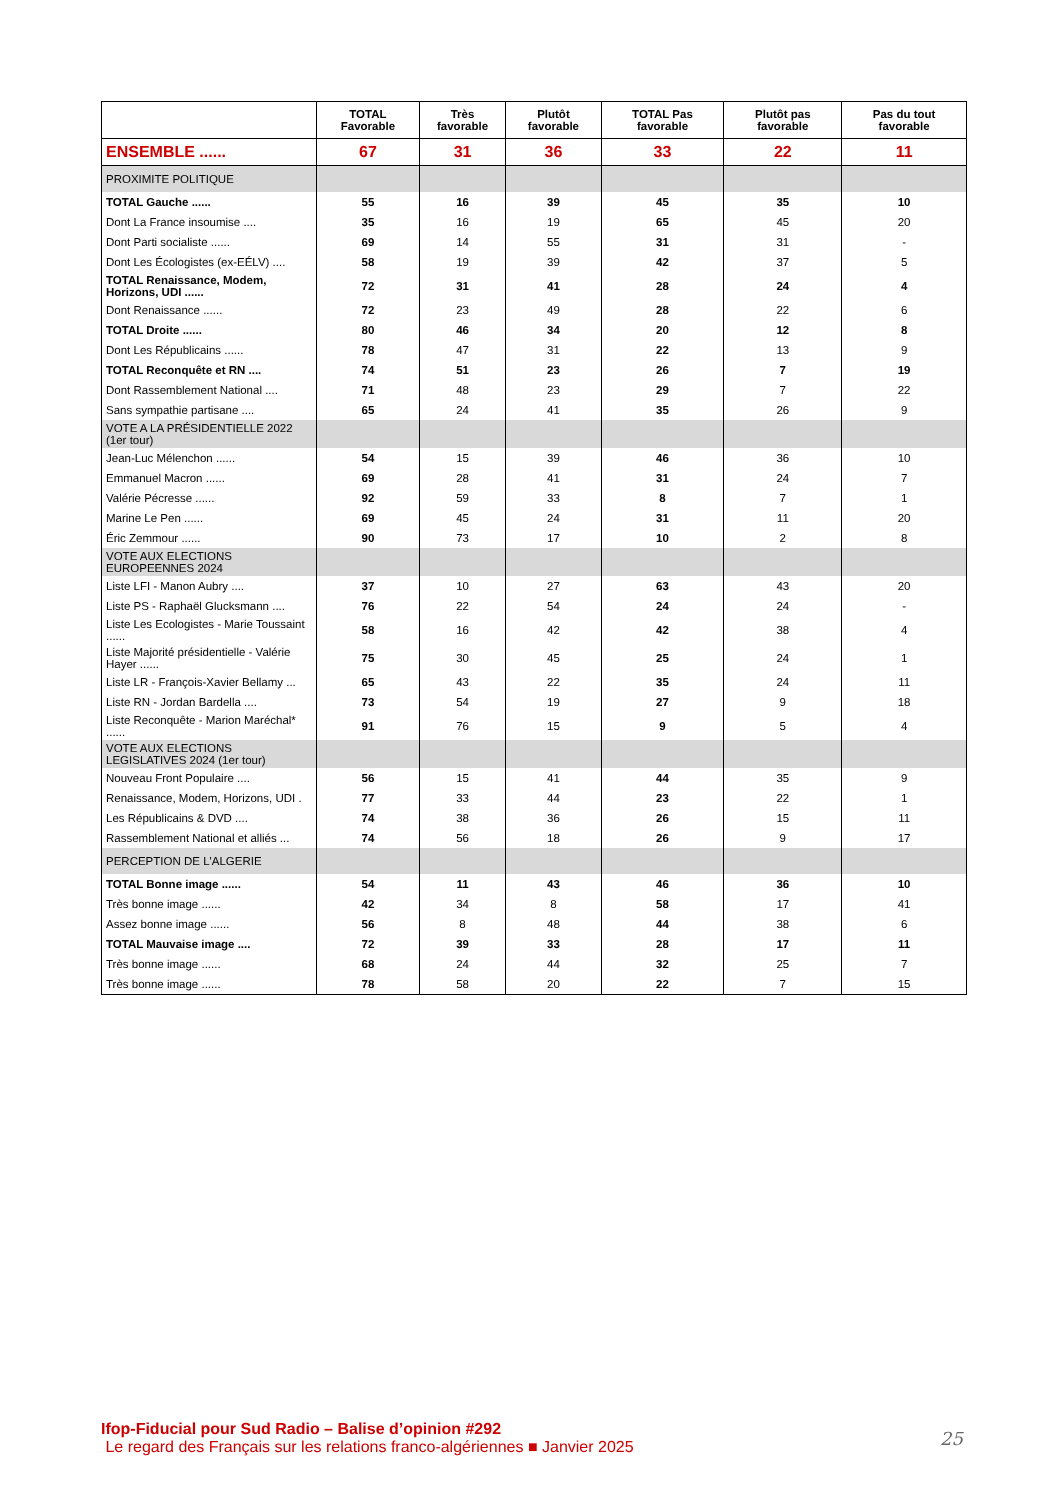| | TOTAL Favorable | Très favorable | Plutôt favorable | TOTAL Pas favorable | Plutôt pas favorable | Pas du tout favorable |
| --- | --- | --- | --- | --- | --- | --- |
| ENSEMBLE ...... | 67 | 31 | 36 | 33 | 22 | 11 |
| PROXIMITE POLITIQUE | | | | | | |
| TOTAL Gauche ...... | 55 | 16 | 39 | 45 | 35 | 10 |
| Dont La France insoumise .... | 35 | 16 | 19 | 65 | 45 | 20 |
| Dont Parti socialiste ...... | 69 | 14 | 55 | 31 | 31 | - |
| Dont Les Écologistes (ex-EÉLV) .... | 58 | 19 | 39 | 42 | 37 | 5 |
| TOTAL Renaissance, Modem, Horizons, UDI ...... | 72 | 31 | 41 | 28 | 24 | 4 |
| Dont Renaissance ...... | 72 | 23 | 49 | 28 | 22 | 6 |
| TOTAL Droite ...... | 80 | 46 | 34 | 20 | 12 | 8 |
| Dont Les Républicains ...... | 78 | 47 | 31 | 22 | 13 | 9 |
| TOTAL Reconquête et RN .... | 74 | 51 | 23 | 26 | 7 | 19 |
| Dont Rassemblement National .... | 71 | 48 | 23 | 29 | 7 | 22 |
| Sans sympathie partisane .... | 65 | 24 | 41 | 35 | 26 | 9 |
| VOTE A LA PRÉSIDENTIELLE 2022 (1er tour) | | | | | | |
| Jean-Luc Mélenchon ...... | 54 | 15 | 39 | 46 | 36 | 10 |
| Emmanuel Macron ...... | 69 | 28 | 41 | 31 | 24 | 7 |
| Valérie Pécresse ...... | 92 | 59 | 33 | 8 | 7 | 1 |
| Marine Le Pen ...... | 69 | 45 | 24 | 31 | 11 | 20 |
| Éric Zemmour ...... | 90 | 73 | 17 | 10 | 2 | 8 |
| VOTE AUX ELECTIONS EUROPEENNES 2024 | | | | | | |
| Liste LFI - Manon Aubry .... | 37 | 10 | 27 | 63 | 43 | 20 |
| Liste PS - Raphaël Glucksmann .... | 76 | 22 | 54 | 24 | 24 | - |
| Liste Les Ecologistes - Marie Toussaint ...... | 58 | 16 | 42 | 42 | 38 | 4 |
| Liste Majorité présidentielle - Valérie Hayer ...... | 75 | 30 | 45 | 25 | 24 | 1 |
| Liste LR - François-Xavier Bellamy ... | 65 | 43 | 22 | 35 | 24 | 11 |
| Liste RN - Jordan Bardella .... | 73 | 54 | 19 | 27 | 9 | 18 |
| Liste Reconquête - Marion Maréchal* ...... | 91 | 76 | 15 | 9 | 5 | 4 |
| VOTE AUX ELECTIONS LEGISLATIVES 2024 (1er tour) | | | | | | |
| Nouveau Front Populaire .... | 56 | 15 | 41 | 44 | 35 | 9 |
| Renaissance, Modem, Horizons, UDI . | 77 | 33 | 44 | 23 | 22 | 1 |
| Les Républicains & DVD .... | 74 | 38 | 36 | 26 | 15 | 11 |
| Rassemblement National et alliés ... | 74 | 56 | 18 | 26 | 9 | 17 |
| PERCEPTION DE L'ALGERIE | | | | | | |
| TOTAL Bonne image ...... | 54 | 11 | 43 | 46 | 36 | 10 |
| Très bonne image ...... | 42 | 34 | 8 | 58 | 17 | 41 |
| Assez bonne image ...... | 56 | 8 | 48 | 44 | 38 | 6 |
| TOTAL Mauvaise image .... | 72 | 39 | 33 | 28 | 17 | 11 |
| Très bonne image ...... | 68 | 24 | 44 | 32 | 25 | 7 |
| Très bonne image ...... | 78 | 58 | 20 | 22 | 7 | 15 |
Ifop-Fiducial pour Sud Radio – Balise d’opinion #292
Le regard des Français sur les relations franco-algériennes ■ Janvier 2025
25